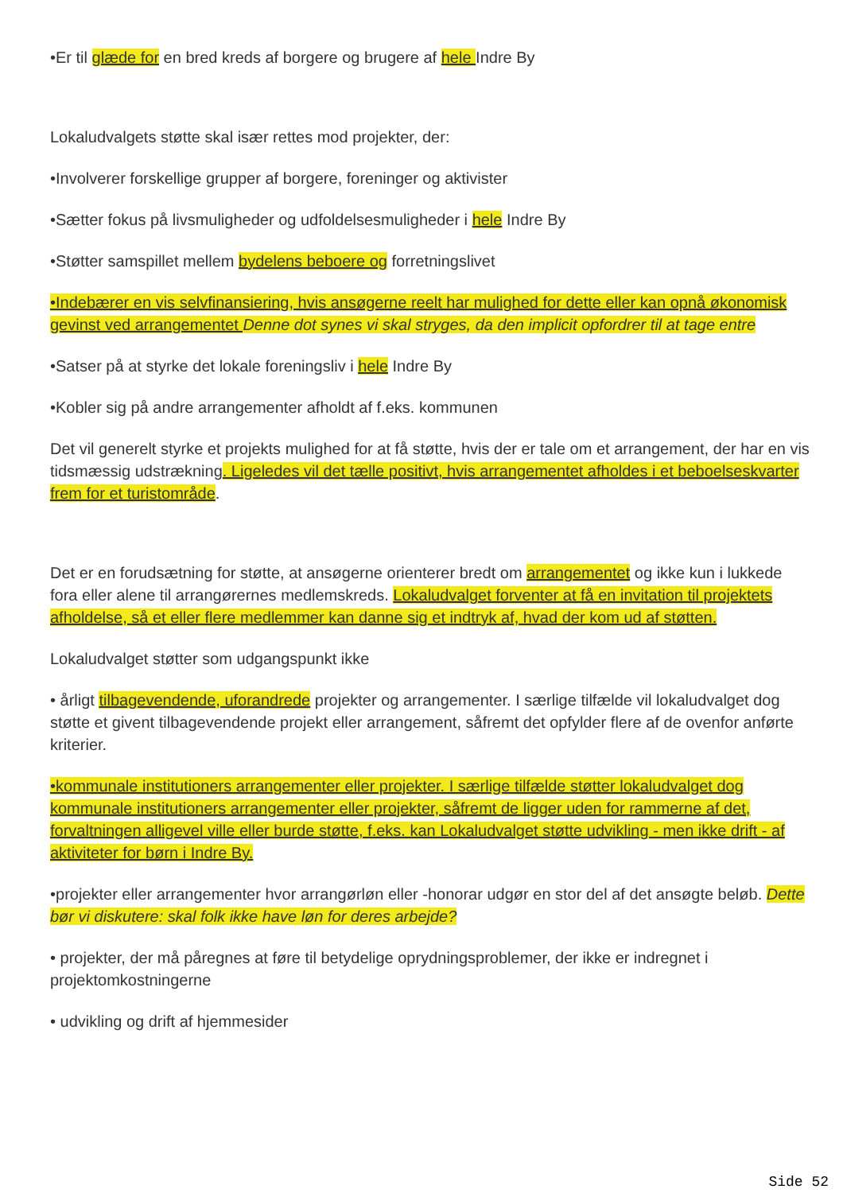•Er til glæde for en bred kreds af borgere og brugere af hele Indre By
Lokaludvalgets støtte skal især rettes mod projekter, der:
•Involverer forskellige grupper af borgere, foreninger og aktivister
•Sætter fokus på livsmuligheder og udfoldelsesmuligheder i hele Indre By
•Støtter samspillet mellem bydelens beboere og forretningslivet
•Indebærer en vis selvfinansiering, hvis ansøgerne reelt har mulighed for dette eller kan opnå økonomisk gevinst ved arrangementet Denne dot synes vi skal stryges, da den implicit opfordrer til at tage entre
•Satser på at styrke det lokale foreningsliv i hele Indre By
•Kobler sig på andre arrangementer afholdt af f.eks. kommunen
Det vil generelt styrke et projekts mulighed for at få støtte, hvis der er tale om et arrangement, der har en vis tidsmæssig udstrækning. Ligeledes vil det tælle positivt, hvis arrangementet afholdes i et beboelseskvarter frem for et turistområde.
Det er en forudsætning for støtte, at ansøgerne orienterer bredt om arrangementet og ikke kun i lukkede fora eller alene til arrangørernes medlemskreds. Lokaludvalget forventer at få en invitation til projektets afholdelse, så et eller flere medlemmer kan danne sig et indtryk af, hvad der kom ud af støtten.
Lokaludvalget støtter som udgangspunkt ikke
• årligt tilbagevendende, uforandrede projekter og arrangementer. I særlige tilfælde vil lokaludvalget dog støtte et givent tilbagevendende projekt eller arrangement, såfremt det opfylder flere af de ovenfor anførte kriterier.
•kommunale institutioners arrangementer eller projekter. I særlige tilfælde støtter lokaludvalget dog kommunale institutioners arrangementer eller projekter, såfremt de ligger uden for rammerne af det, forvaltningen alligevel ville eller burde støtte, f.eks. kan Lokaludvalget støtte udvikling - men ikke drift - af aktiviteter for børn i Indre By.
•projekter eller arrangementer hvor arrangørløn eller -honorar udgør en stor del af det ansøgte beløb. Dette bør vi diskutere: skal folk ikke have løn for deres arbejde?
• projekter, der må påregnes at føre til betydelige oprydningsproblemer, der ikke er indregnet i projektomkostningerne
• udvikling og drift af hjemmesider
Side 52